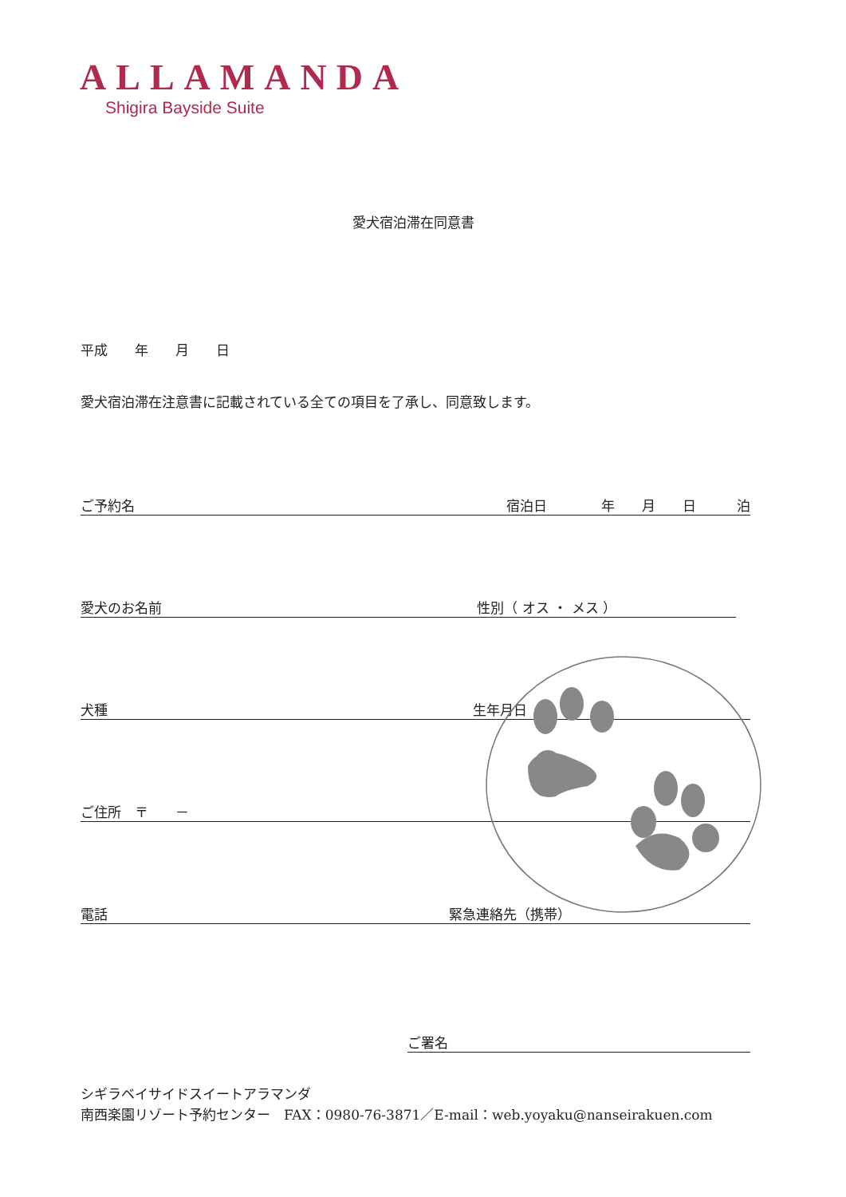ALLAMANDA
Shigira Bayside Suite
愛犬宿泊滞在同意書
平成　　年　　月　　日
愛犬宿泊滞在注意書に記載されている全ての項目を了承し、同意致します。
ご予約名 宿泊日　　　　年　　月　　日　　　泊
愛犬のお名前 性別（ オス ・ メス ）
犬種 生年月日
ご住所　〒　　－
電話 緊急連絡先（携帯）
ご署名
シギラベイサイドスイートアラマンダ
南西楽園リゾート予約センター　FAX：0980-76-3871／E-mail：web.yoyaku@nanseirakuen.com